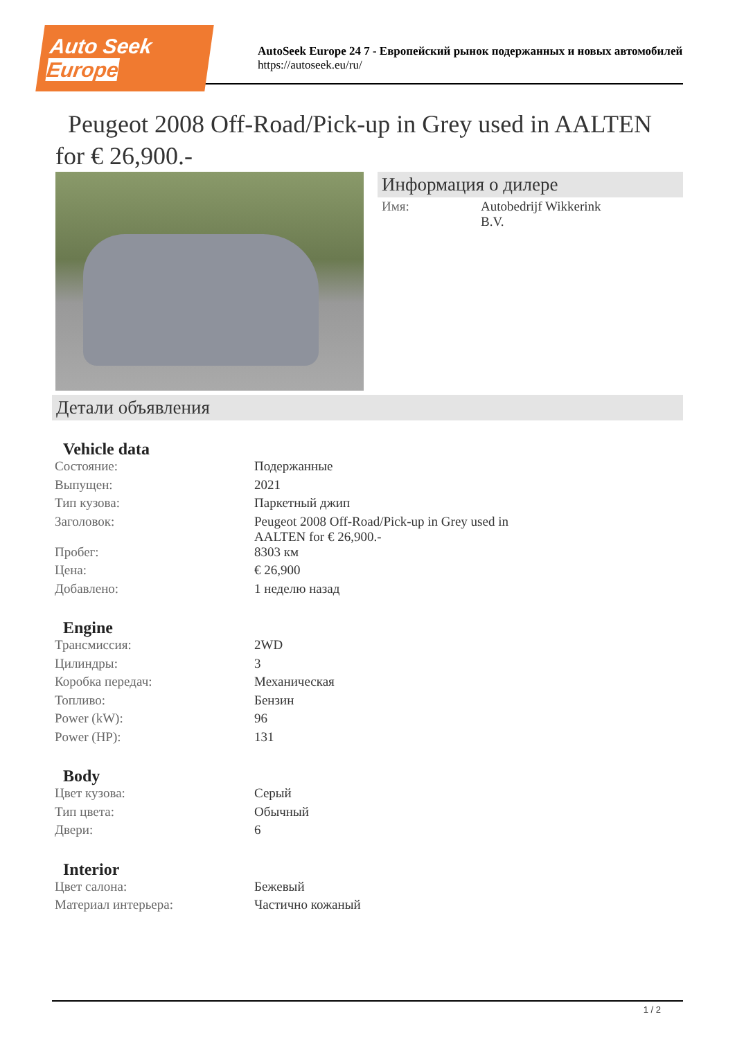Auto Seek Europe
AutoSeek Europe 24 7 - Европейский рынок подержанных и новых автомобилей
https://autoseek.eu/ru/
Peugeot 2008 Off-Road/Pick-up in Grey used in AALTEN for € 26,900.-
Информация о дилере
| Имя: | Autobedrijf Wikkerink B.V. |
Детали объявления
Vehicle data
| Состояние: | Подержанные |
| Выпущен: | 2021 |
| Тип кузова: | Паркетный джип |
| Заголовок: | Peugeot 2008 Off-Road/Pick-up in Grey used in AALTEN for € 26,900.- |
| Пробег: | 8303 км |
| Цена: | € 26,900 |
| Добавлено: | 1 неделю назад |
Engine
| Трансмиссия: | 2WD |
| Цилиндры: | 3 |
| Коробка передач: | Механическая |
| Топливо: | Бензин |
| Power (kW): | 96 |
| Power (HP): | 131 |
Body
| Цвет кузова: | Серый |
| Тип цвета: | Обычный |
| Двери: | 6 |
Interior
| Цвет салона: | Бежевый |
| Материал интерьера: | Частично кожаный |
1 / 2